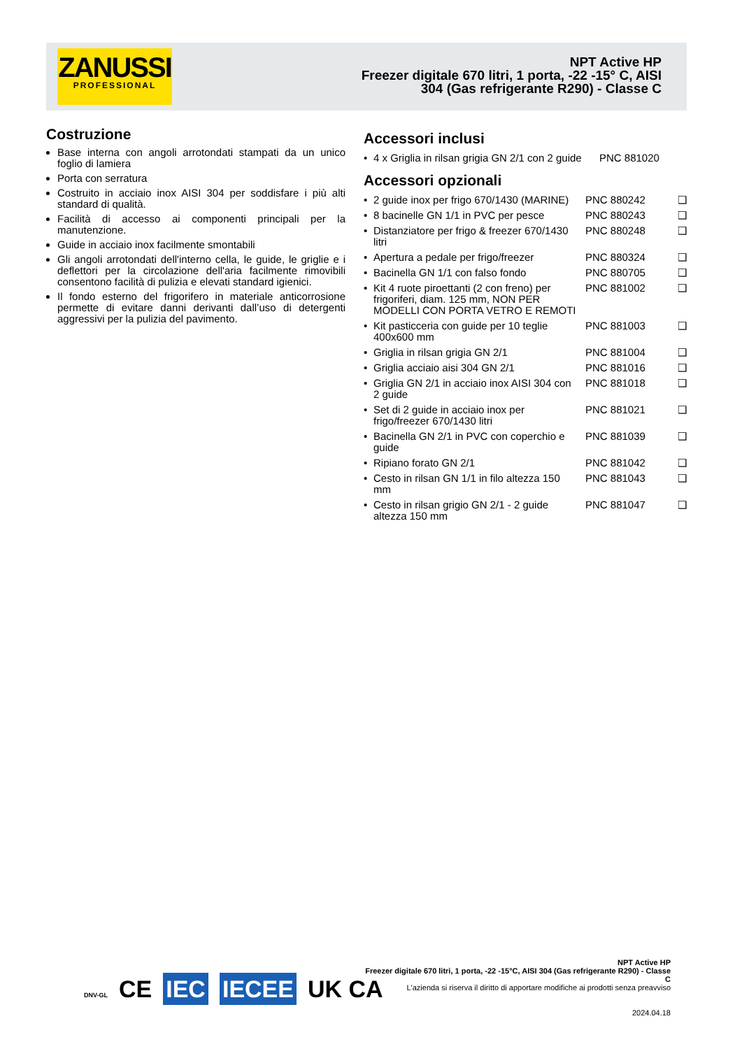ZANUSSI
PROFESSIONAL
NPT Active HP
Freezer digitale 670 litri, 1 porta, -22 -15° C, AISI 304 (Gas refrigerante R290) - Classe C
Costruzione
Base interna con angoli arrotondati stampati da un unico foglio di lamiera
Porta con serratura
Costruito in acciaio inox AISI 304 per soddisfare i più alti standard di qualità.
Facilità di accesso ai componenti principali per la manutenzione.
Guide in acciaio inox facilmente smontabili
Gli angoli arrotondati dell'interno cella, le guide, le griglie e i deflettori per la circolazione dell'aria facilmente rimovibili consentono facilità di pulizia e elevati standard igienici.
Il fondo esterno del frigorifero in materiale anticorrosione permette di evitare danni derivanti dall’uso di detergenti aggressivi per la pulizia del pavimento.
Accessori inclusi
| • | 4 x Griglia in rilsan grigia GN 2/1 con 2 guide | PNC 881020 |
Accessori opzionali
| • | 2 guide inox per frigo 670/1430 (MARINE) | PNC 880242 | ❑ |
| • | 8 bacinelle GN 1/1 in PVC per pesce | PNC 880243 | ❑ |
| • | Distanziatore per frigo & freezer 670/1430 litri | PNC 880248 | ❑ |
| • | Apertura a pedale per frigo/freezer | PNC 880324 | ❑ |
| • | Bacinella GN 1/1 con falso fondo | PNC 880705 | ❑ |
| • | Kit 4 ruote piroettanti (2 con freno) per frigoriferi, diam. 125 mm, NON PER MODELLI CON PORTA VETRO E REMOTI | PNC 881002 | ❑ |
| • | Kit pasticceria con guide per 10 teglie 400x600 mm | PNC 881003 | ❑ |
| • | Griglia in rilsan grigia GN 2/1 | PNC 881004 | ❑ |
| • | Griglia acciaio aisi 304 GN 2/1 | PNC 881016 | ❑ |
| • | Griglia GN 2/1 in acciaio inox AISI 304 con 2 guide | PNC 881018 | ❑ |
| • | Set di 2 guide in acciaio inox per frigo/freezer 670/1430 litri | PNC 881021 | ❑ |
| • | Bacinella GN 2/1 in PVC con coperchio e guide | PNC 881039 | ❑ |
| • | Ripiano forato GN 2/1 | PNC 881042 | ❑ |
| • | Cesto in rilsan GN 1/1 in filo altezza 150 mm | PNC 881043 | ❑ |
| • | Cesto in rilsan grigio GN 2/1 - 2 guide altezza 150 mm | PNC 881047 | ❑ |
DNV-GL CE IEC IECEE UK CA
NPT Active HP
Freezer digitale 670 litri, 1 porta, -22 -15°C, AISI 304 (Gas refrigerante R290) - Classe C
L'azienda si riserva il diritto di apportare modifiche ai prodotti senza preavviso
2024.04.18